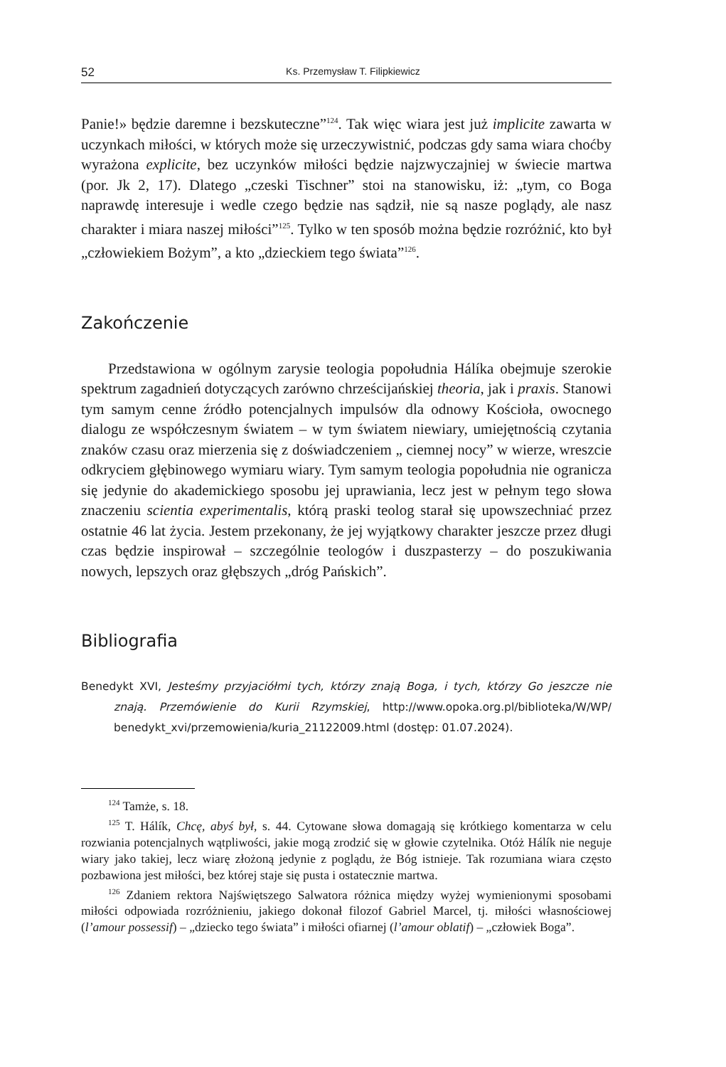52 Ks. Przemysław T. Filipkiewicz
Panie!» będzie daremne i bezskuteczne”<sup>124</sup>. Tak więc wiara jest już implicite zawarta w uczynkach miłości, w których może się urzeczywistnić, podczas gdy sama wiara choćby wyrażona explicite, bez uczynków miłości będzie najzwyczajniej w świecie martwa (por. Jk 2, 17). Dlatego „czeski Tischner” stoi na stanowisku, iż: „tym, co Boga naprawdę interesuje i wedle czego będzie nas sądził, nie są nasze poglądy, ale nasz charakter i miara naszej miłości”<sup>125</sup>. Tylko w ten sposób można będzie rozróżnić, kto był „człowiekiem Bożym”, a kto „dzieckiem tego świata”<sup>126</sup>.
Zakończenie
Przedstawiona w ogólnym zarysie teologia popołudnia Hálíka obejmuje szerokie spektrum zagadnień dotyczących zarówno chrześcijańskiej theoria, jak i praxis. Stanowi tym samym cenne źródło potencjalnych impulsów dla odnowy Kościoła, owocnego dialogu ze współczesnym światem – w tym światem niewiary, umiejętnością czytania znaków czasu oraz mierzenia się z doświadczeniem „ ciemnej nocy” w wierze, wreszcie odkryciem głębinowego wymiaru wiary. Tym samym teologia popołudnia nie ogranicza się jedynie do akademickiego sposobu jej uprawiania, lecz jest w pełnym tego słowa znaczeniu scientia experimentalis, którą praski teolog starał się upowszechniać przez ostatnie 46 lat życia. Jestem przekonany, że jej wyjątkowy charakter jeszcze przez długi czas będzie inspirował – szczególnie teologów i duszpasterzy – do poszukiwania nowych, lepszych oraz głębszych „dróg Pańskich”.
Bibliografia
Benedykt XVI, Jesteśmy przyjaciółmi tych, którzy znają Boga, i tych, którzy Go jeszcze nie znają. Przemówienie do Kurii Rzymskiej, http://www.opoka.org.pl/biblioteka/W/WP/ benedykt_xvi/przemowienia/kuria_21122009.html (dostęp: 01.07.2024).
<sup>124</sup> Tamże, s. 18.
<sup>125</sup> T. Hálík, Chcę, abyś był, s. 44. Cytowane słowa domagają się krótkiego komentarza w celu rozwiania potencjalnych wątpliwości, jakie mogą zrodzić się w głowie czytelnika. Otóż Hálík nie neguje wiary jako takiej, lecz wiarę złożoną jedynie z poglądu, że Bóg istnieje. Tak rozumiana wiara często pozbawiona jest miłości, bez której staje się pusta i ostatecznie martwa.
<sup>126</sup> Zdaniem rektora Najświętszego Salwatora różnica między wyżej wymienionymi sposobami miłości odpowiada rozróżnieniu, jakiego dokonał filozof Gabriel Marcel, tj. miłości własnościowej (l’amour possessif) – „dziecko tego świata” i miłości ofiarnej (l’amour oblatif) – „człowiek Boga”.